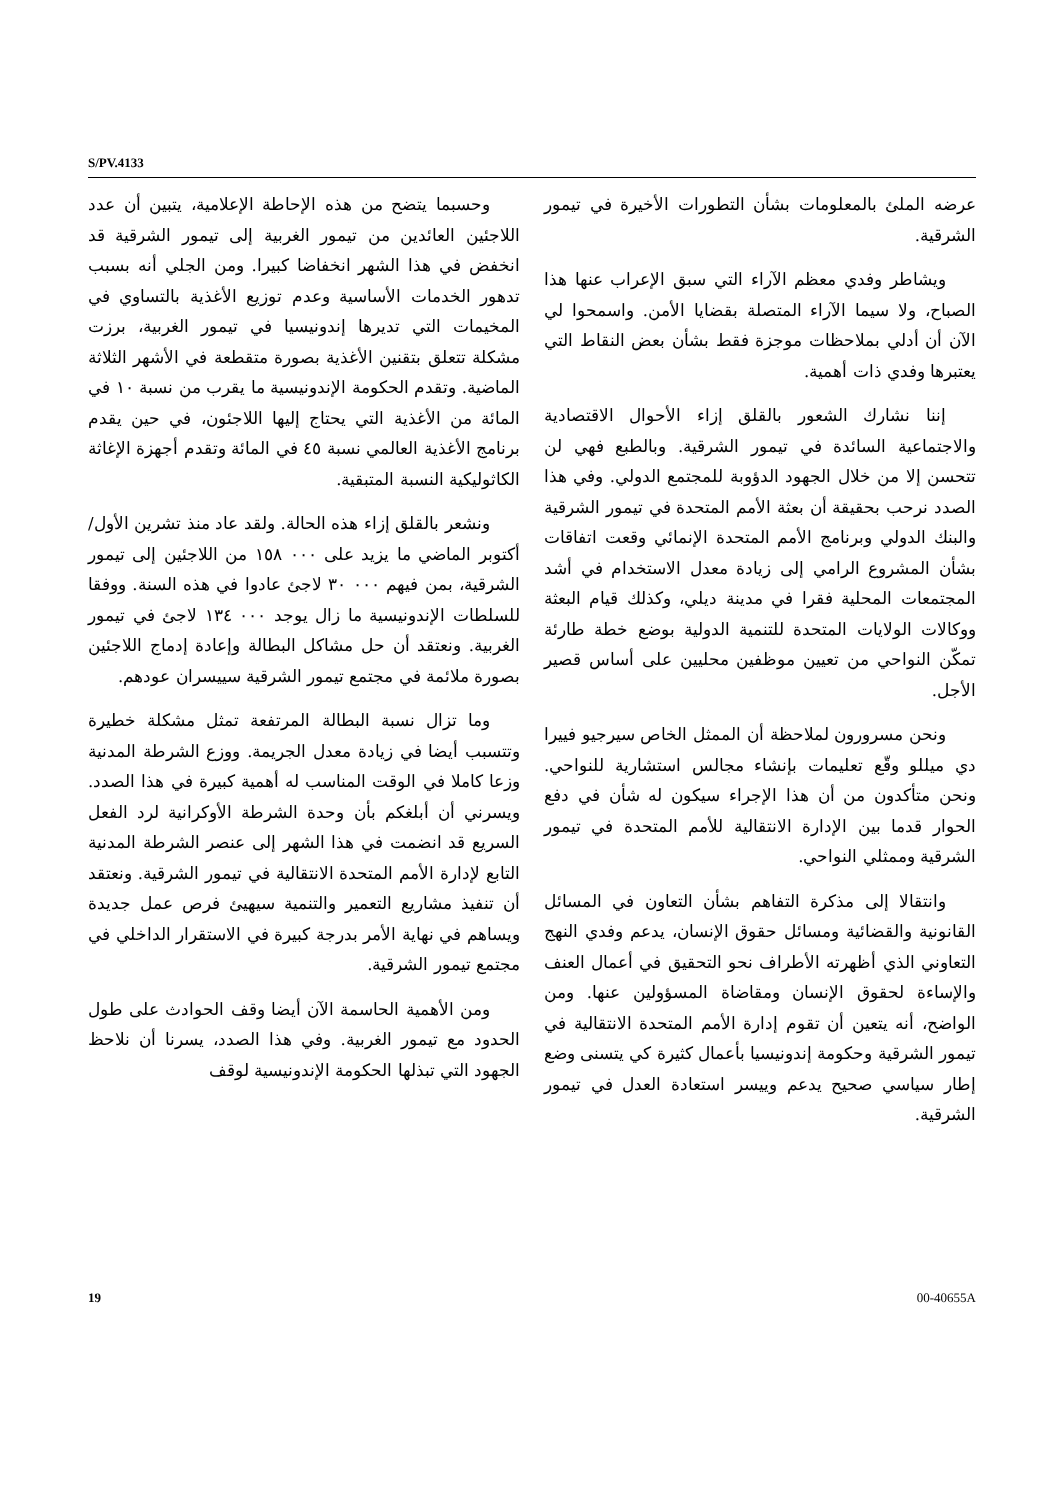S/PV.4133
عرضه الملئ بالمعلومات بشأن التطورات الأخيرة في تيمور الشرقية.
ويشاطر وفدي معظم الآراء التي سبق الإعراب عنها هذا الصباح، ولا سيما الآراء المتصلة بقضايا الأمن. واسمحوا لي الآن أن أدلي بملاحظات موجزة فقط بشأن بعض النقاط التي يعتبرها وفدي ذات أهمية.
إننا نشارك الشعور بالقلق إزاء الأحوال الاقتصادية والاجتماعية السائدة في تيمور الشرقية. وبالطبع فهي لن تتحسن إلا من خلال الجهود الدؤوبة للمجتمع الدولي. وفي هذا الصدد نرحب بحقيقة أن بعثة الأمم المتحدة في تيمور الشرقية والبنك الدولي وبرنامج الأمم المتحدة الإنمائي وقعت اتفاقات بشأن المشروع الرامي إلى زيادة معدل الاستخدام في أشد المجتمعات المحلية فقرا في مدينة ديلي، وكذلك قيام البعثة ووكالات الولايات المتحدة للتنمية الدولية بوضع خطة طارئة تمكّن النواحي من تعيين موظفين محليين على أساس قصير الأجل.
ونحن مسرورون لملاحظة أن الممثل الخاص سيرجيو فييرا دي ميللو وقّع تعليمات بإنشاء مجالس استشارية للنواحي. ونحن متأكدون من أن هذا الإجراء سيكون له شأن في دفع الحوار قدما بين الإدارة الانتقالية للأمم المتحدة في تيمور الشرقية وممثلي النواحي.
وانتقالا إلى مذكرة التفاهم بشأن التعاون في المسائل القانونية والقضائية ومسائل حقوق الإنسان، يدعم وفدي النهج التعاوني الذي أظهرته الأطراف نحو التحقيق في أعمال العنف والإساءة لحقوق الإنسان ومقاضاة المسؤولين عنها. ومن الواضح، أنه يتعين أن تقوم إدارة الأمم المتحدة الانتقالية في تيمور الشرقية وحكومة إندونيسيا بأعمال كثيرة كي يتسنى وضع إطار سياسي صحيح يدعم وييسر استعادة العدل في تيمور الشرقية.
وحسبما يتضح من هذه الإحاطة الإعلامية، يتبين أن عدد اللاجئين العائدين من تيمور الغربية إلى تيمور الشرقية قد انخفض في هذا الشهر انخفاضا كبيرا. ومن الجلي أنه بسبب تدهور الخدمات الأساسية وعدم توزيع الأغذية بالتساوي في المخيمات التي تديرها إندونيسيا في تيمور الغربية، برزت مشكلة تتعلق بتقنين الأغذية بصورة متقطعة في الأشهر الثلاثة الماضية. وتقدم الحكومة الإندونيسية ما يقرب من نسبة ١٠ في المائة من الأغذية التي يحتاج إليها اللاجئون، في حين يقدم برنامج الأغذية العالمي نسبة ٤٥ في المائة وتقدم أجهزة الإغاثة الكاثوليكية النسبة المتبقية.
ونشعر بالقلق إزاء هذه الحالة. ولقد عاد منذ تشرين الأول/أكتوبر الماضي ما يزيد على ٠٠٠ ١٥٨ من اللاجئين إلى تيمور الشرقية، بمن فيهم ٠٠٠ ٣٠ لاجئ عادوا في هذه السنة. ووفقا للسلطات الإندونيسية ما زال يوجد ٠٠٠ ١٣٤ لاجئ في تيمور الغربية. ونعتقد أن حل مشاكل البطالة وإعادة إدماج اللاجئين بصورة ملائمة في مجتمع تيمور الشرقية سييسران عودهم.
وما تزال نسبة البطالة المرتفعة تمثل مشكلة خطيرة وتتسبب أيضا في زيادة معدل الجريمة. ووزع الشرطة المدنية وزعا كاملا في الوقت المناسب له أهمية كبيرة في هذا الصدد. ويسرني أن أبلغكم بأن وحدة الشرطة الأوكرانية لرد الفعل السريع قد انضمت في هذا الشهر إلى عنصر الشرطة المدنية التابع لإدارة الأمم المتحدة الانتقالية في تيمور الشرقية. ونعتقد أن تنفيذ مشاريع التعمير والتنمية سيهيئ فرص عمل جديدة ويساهم في نهاية الأمر بدرجة كبيرة في الاستقرار الداخلي في مجتمع تيمور الشرقية.
ومن الأهمية الحاسمة الآن أيضا وقف الحوادث على طول الحدود مع تيمور الغربية. وفي هذا الصدد، يسرنا أن نلاحظ الجهود التي تبذلها الحكومة الإندونيسية لوقف
19 00-40655A